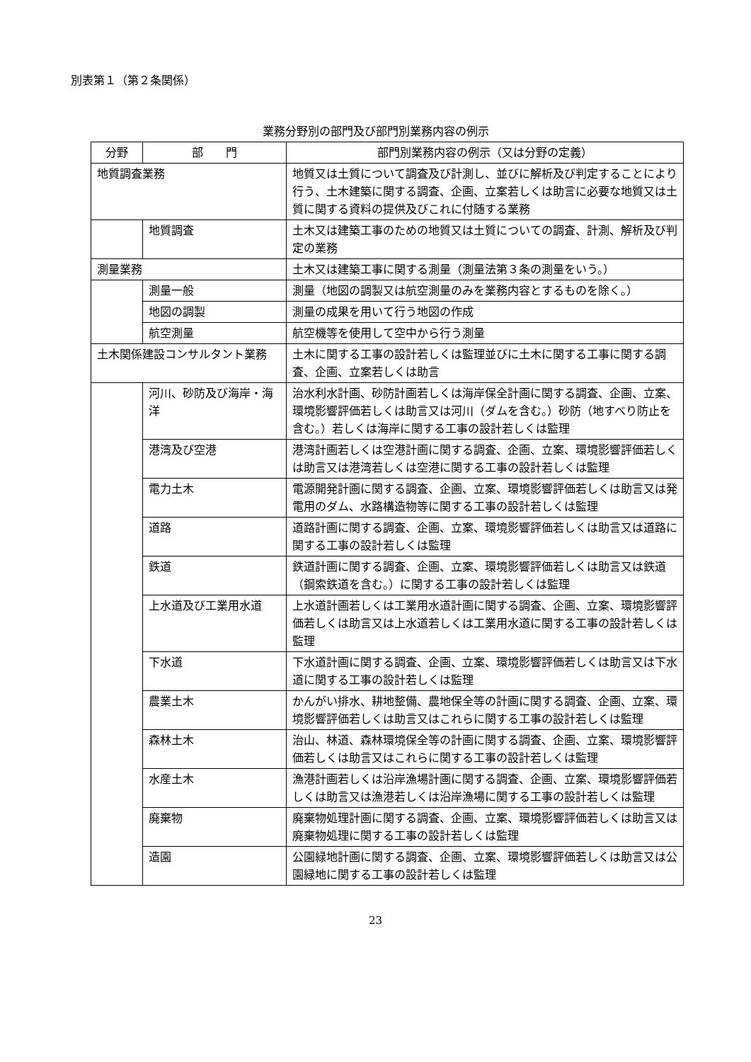別表第１（第２条関係）
業務分野別の部門及び部門別業務内容の例示
| 分野 | 部 門 | 部門別業務内容の例示（又は分野の定義） |
| --- | --- | --- |
| 地質調査業務 | | 地質又は土質について調査及び計測し、並びに解析及び判定することにより行う、土木建築に関する調査、企画、立案若しくは助言に必要な地質又は土質に関する資料の提供及びこれに付随する業務 |
| | 地質調査 | 土木又は建築工事のための地質又は土質についての調査、計測、解析及び判定の業務 |
| 測量業務 | | 土木又は建築工事に関する測量（測量法第３条の測量をいう。） |
| | 測量一般 | 測量（地図の調製又は航空測量のみを業務内容とするものを除く。） |
| | 地図の調製 | 測量の成果を用いて行う地図の作成 |
| | 航空測量 | 航空機等を使用して空中から行う測量 |
| 土木関係建設コンサルタント業務 | | 土木に関する工事の設計若しくは監理並びに土木に関する工事に関する調査、企画、立案若しくは助言 |
| | 河川、砂防及び海岸・海洋 | 治水利水計画、砂防計画若しくは海岸保全計画に関する調査、企画、立案、環境影響評価若しくは助言又は河川（ダムを含む。）砂防（地すべり防止を含む。）若しくは海岸に関する工事の設計若しくは監理 |
| | 港湾及び空港 | 港湾計画若しくは空港計画に関する調査、企画、立案、環境影響評価若しくは助言又は港湾若しくは空港に関する工事の設計若しくは監理 |
| | 電力土木 | 電源開発計画に関する調査、企画、立案、環境影響評価若しくは助言又は発電用のダム、水路構造物等に関する工事の設計若しくは監理 |
| | 道路 | 道路計画に関する調査、企画、立案、環境影響評価若しくは助言又は道路に関する工事の設計若しくは監理 |
| | 鉄道 | 鉄道計画に関する調査、企画、立案、環境影響評価若しくは助言又は鉄道（鋼索鉄道を含む。）に関する工事の設計若しくは監理 |
| | 上水道及び工業用水道 | 上水道計画若しくは工業用水道計画に関する調査、企画、立案、環境影響評価若しくは助言又は上水道若しくは工業用水道に関する工事の設計若しくは監理 |
| | 下水道 | 下水道計画に関する調査、企画、立案、環境影響評価若しくは助言又は下水道に関する工事の設計若しくは監理 |
| | 農業土木 | かんがい排水、耕地整備、農地保全等の計画に関する調査、企画、立案、環境影響評価若しくは助言又はこれらに関する工事の設計若しくは監理 |
| | 森林土木 | 治山、林道、森林環境保全等の計画に関する調査、企画、立案、環境影響評価若しくは助言又はこれらに関する工事の設計若しくは監理 |
| | 水産土木 | 漁港計画若しくは沿岸漁場計画に関する調査、企画、立案、環境影響評価若しくは助言又は漁港若しくは沿岸漁場に関する工事の設計若しくは監理 |
| | 廃棄物 | 廃棄物処理計画に関する調査、企画、立案、環境影響評価若しくは助言又は廃棄物処理に関する工事の設計若しくは監理 |
| | 造園 | 公園緑地計画に関する調査、企画、立案、環境影響評価若しくは助言又は公園緑地に関する工事の設計若しくは監理 |
23